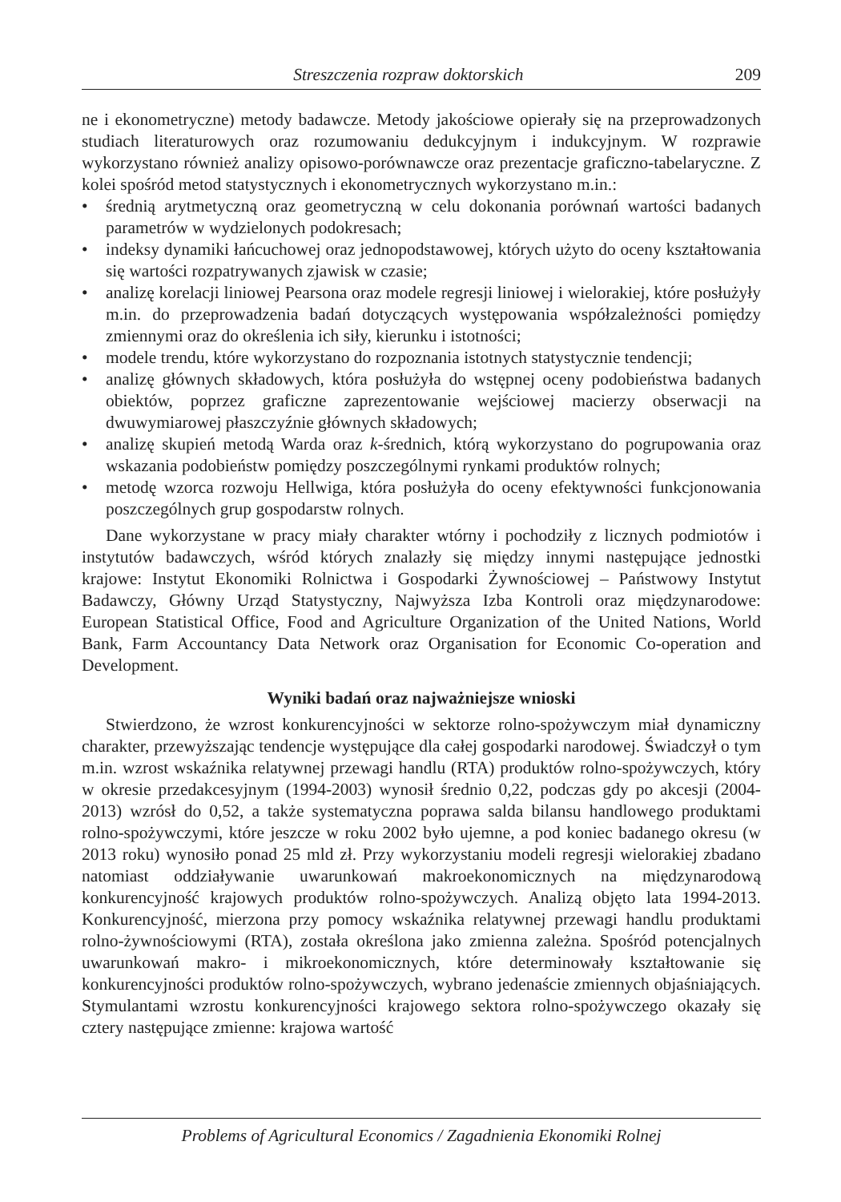Streszczenia rozpraw doktorskich 209
ne i ekonometryczne) metody badawcze. Metody jakościowe opierały się na przeprowadzonych studiach literaturowych oraz rozumowaniu dedukcyjnym i indukcyjnym. W rozprawie wykorzystano również analizy opisowo-porównawcze oraz prezentacje graficzno-tabelaryczne. Z kolei spośród metod statystycznych i ekonometrycznych wykorzystano m.in.:
• średnią arytmetyczną oraz geometryczną w celu dokonania porównań wartości badanych parametrów w wydzielonych podokresach;
• indeksy dynamiki łańcuchowej oraz jednopodstawowej, których użyto do oceny kształtowania się wartości rozpatrywanych zjawisk w czasie;
• analizę korelacji liniowej Pearsona oraz modele regresji liniowej i wielorakiej, które posłużyły m.in. do przeprowadzenia badań dotyczących występowania współzależności pomiędzy zmiennymi oraz do określenia ich siły, kierunku i istotności;
• modele trendu, które wykorzystano do rozpoznania istotnych statystycznie tendencji;
• analizę głównych składowych, która posłużyła do wstępnej oceny podobieństwa badanych obiektów, poprzez graficzne zaprezentowanie wejściowej macierzy obserwacji na dwuwymiarowej płaszczyźnie głównych składowych;
• analizę skupień metodą Warda oraz k-średnich, którą wykorzystano do pogrupowania oraz wskazania podobieństw pomiędzy poszczególnymi rynkami produktów rolnych;
• metodę wzorca rozwoju Hellwiga, która posłużyła do oceny efektywności funkcjonowania poszczególnych grup gospodarstw rolnych.
Dane wykorzystane w pracy miały charakter wtórny i pochodziły z licznych podmiotów i instytutów badawczych, wśród których znalazły się między innymi następujące jednostki krajowe: Instytut Ekonomiki Rolnictwa i Gospodarki Żywnościowej – Państwowy Instytut Badawczy, Główny Urząd Statystyczny, Najwyższa Izba Kontroli oraz międzynarodowe: European Statistical Office, Food and Agriculture Organization of the United Nations, World Bank, Farm Accountancy Data Network oraz Organisation for Economic Co-operation and Development.
Wyniki badań oraz najważniejsze wnioski
Stwierdzono, że wzrost konkurencyjności w sektorze rolno-spożywczym miał dynamiczny charakter, przewyższając tendencje występujące dla całej gospodarki narodowej. Świadczył o tym m.in. wzrost wskaźnika relatywnej przewagi handlu (RTA) produktów rolno-spożywczych, który w okresie przedakcesyjnym (1994-2003) wynosił średnio 0,22, podczas gdy po akcesji (2004-2013) wzrósł do 0,52, a także systematyczna poprawa salda bilansu handlowego produktami rolno-spożywczymi, które jeszcze w roku 2002 było ujemne, a pod koniec badanego okresu (w 2013 roku) wynosiło ponad 25 mld zł. Przy wykorzystaniu modeli regresji wielorakiej zbadano natomiast oddziaływanie uwarunkowań makroekonomicznych na międzynarodową konkurencyjność krajowych produktów rolno-spożywczych. Analizą objęto lata 1994-2013. Konkurencyjność, mierzona przy pomocy wskaźnika relatywnej przewagi handlu produktami rolno-żywnościowymi (RTA), została określona jako zmienna zależna. Spośród potencjalnych uwarunkowań makro- i mikroekonomicznych, które determinowały kształtowanie się konkurencyjności produktów rolno-spożywczych, wybrano jedenaście zmiennych objaśniających. Stymulantami wzrostu konkurencyjności krajowego sektora rolno-spożywczego okazały się cztery następujące zmienne: krajowa wartość
Problems of Agricultural Economics / Zagadnienia Ekonomiki Rolnej